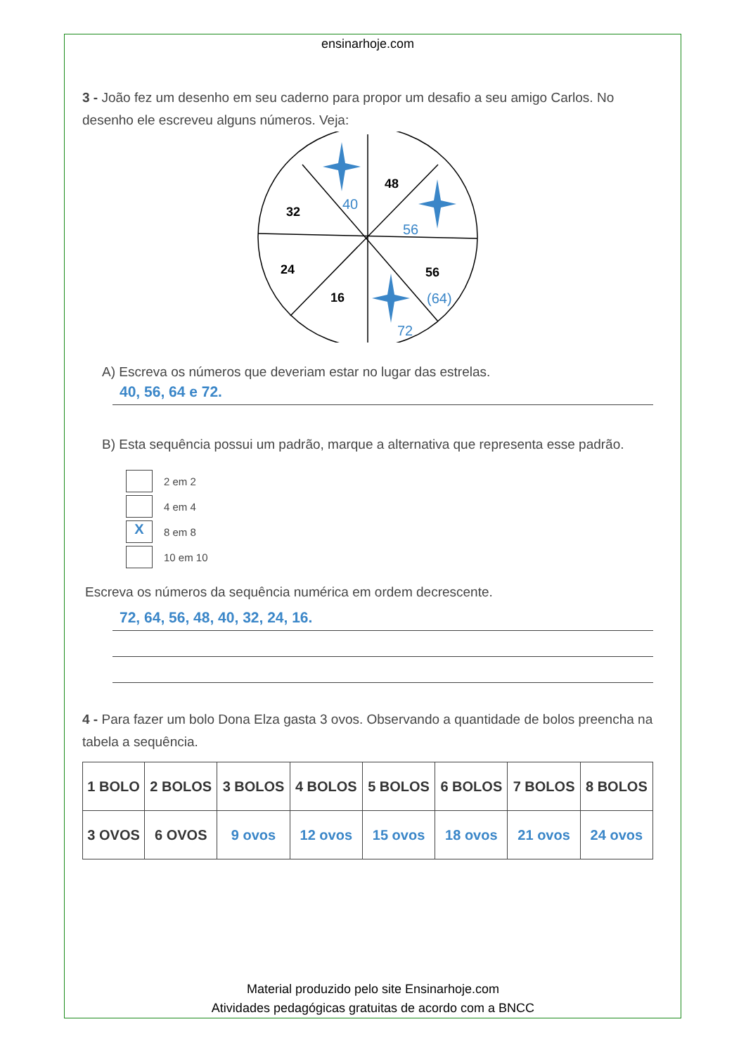ensinarhoje.com
3 - João fez um desenho em seu caderno para propor um desafio a seu amigo Carlos. No desenho ele escreveu alguns números. Veja:
48
32
24
16
56
40
56
(64)
72
A) Escreva os números que deveriam estar no lugar das estrelas.
40, 56, 64 e 72.
B) Esta sequência possui um padrão, marque a alternativa que representa esse padrão.
2 em 2
4 em 4
X
8 em 8
10 em 10
Escreva os números da sequência numérica em ordem decrescente.
72, 64, 56, 48, 40, 32, 24, 16.
4 - Para fazer um bolo Dona Elza gasta 3 ovos. Observando a quantidade de bolos preencha na tabela a sequência.
| 1 BOLO | 2 BOLOS | 3 BOLOS | 4 BOLOS | 5 BOLOS | 6 BOLOS | 7 BOLOS | 8 BOLOS |
| 3 OVOS | 6 OVOS | 9 ovos | 12 ovos | 15 ovos | 18 ovos | 21 ovos | 24 ovos |
Material produzido pelo site Ensinarhoje.com
Atividades pedagógicas gratuitas de acordo com a BNCC